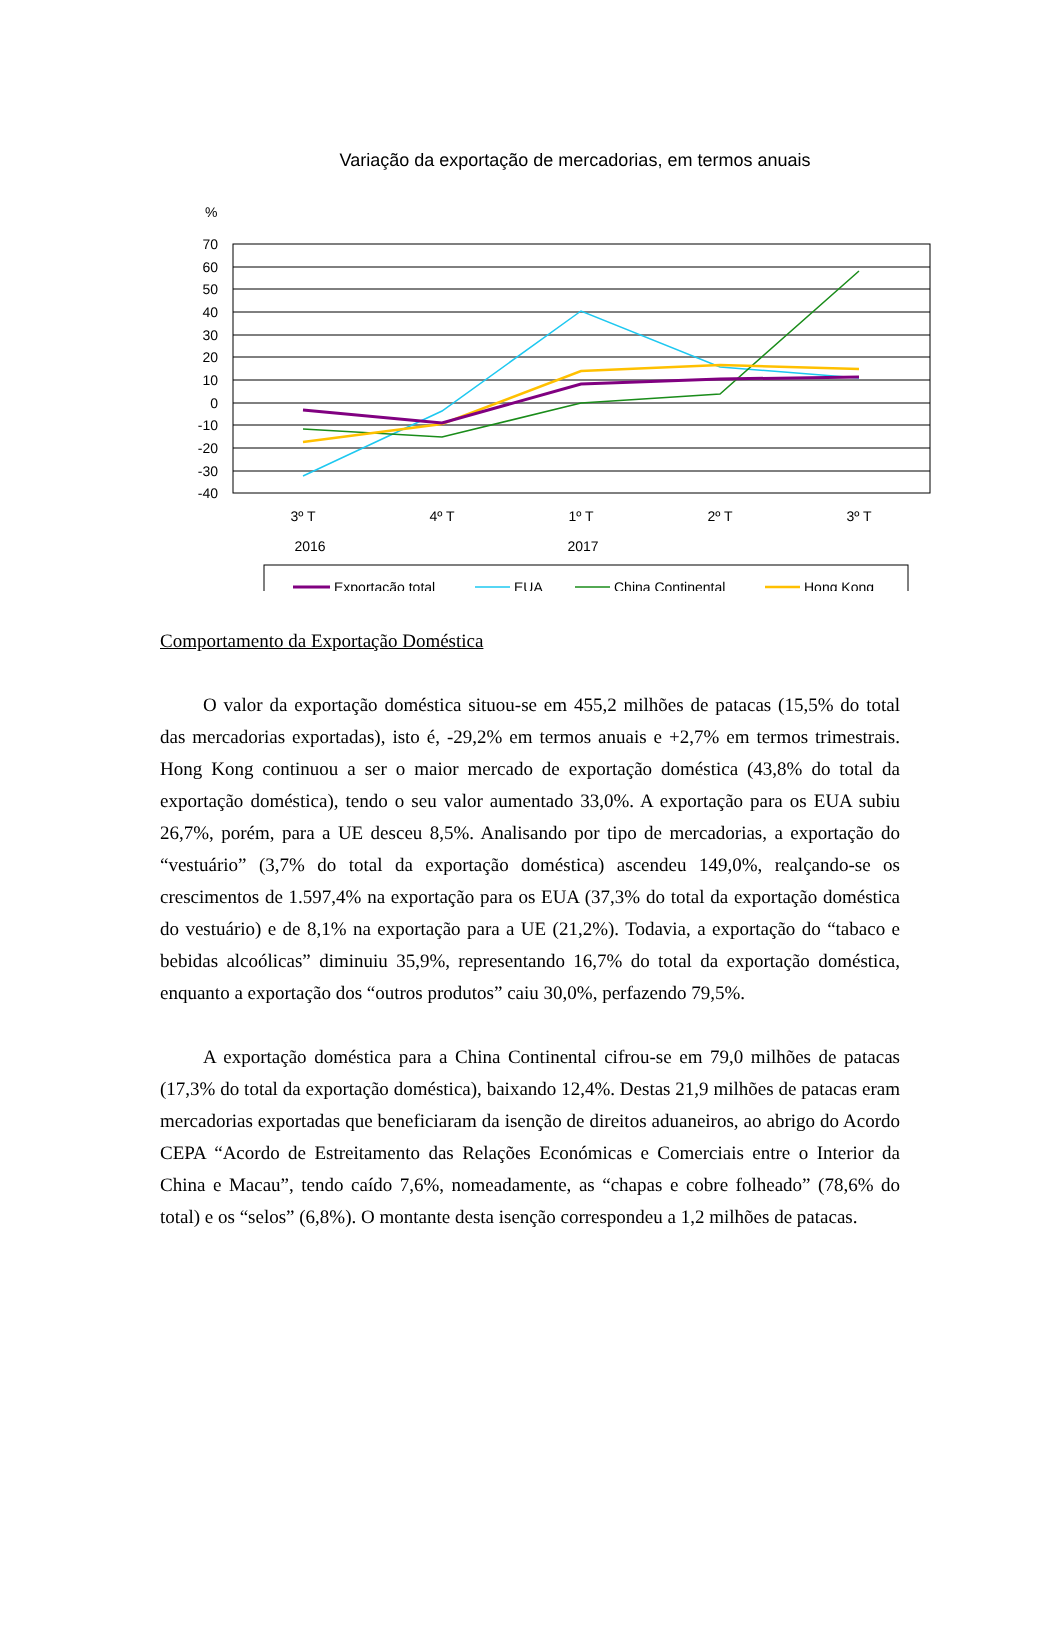Variação da exportação de mercadorias, em termos anuais
%
70
60
50
40
30
20
10
0
-10
-20
-30
-40
3º T
4º T
1º T
2º T
3º T
2016
2017
Exportação total
EUA
China Continental
Hong Kong
Comportamento da Exportação Doméstica
O valor da exportação doméstica situou-se em 455,2 milhões de patacas (15,5% do total das mercadorias exportadas), isto é, -29,2% em termos anuais e +2,7% em termos trimestrais. Hong Kong continuou a ser o maior mercado de exportação doméstica (43,8% do total da exportação doméstica), tendo o seu valor aumentado 33,0%. A exportação para os EUA subiu 26,7%, porém, para a UE desceu 8,5%. Analisando por tipo de mercadorias, a exportação do “vestuário” (3,7% do total da exportação doméstica) ascendeu 149,0%, realçando-se os crescimentos de 1.597,4% na exportação para os EUA (37,3% do total da exportação doméstica do vestuário) e de 8,1% na exportação para a UE (21,2%). Todavia, a exportação do “tabaco e bebidas alcoólicas” diminuiu 35,9%, representando 16,7% do total da exportação doméstica, enquanto a exportação dos “outros produtos” caiu 30,0%, perfazendo 79,5%.
A exportação doméstica para a China Continental cifrou-se em 79,0 milhões de patacas (17,3% do total da exportação doméstica), baixando 12,4%. Destas 21,9 milhões de patacas eram mercadorias exportadas que beneficiaram da isenção de direitos aduaneiros, ao abrigo do Acordo CEPA “Acordo de Estreitamento das Relações Económicas e Comerciais entre o Interior da China e Macau”, tendo caído 7,6%, nomeadamente, as “chapas e cobre folheado” (78,6% do total) e os “selos” (6,8%). O montante desta isenção correspondeu a 1,2 milhões de patacas.